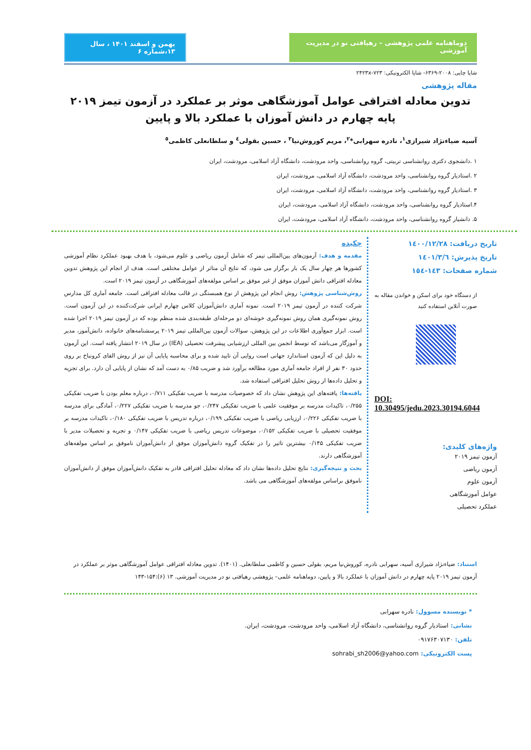دوماهنامه علمی پژوهشی – رهیافتی نو در مدیریت آموزشی
بهمن و اسفند ۱۴۰۱ ، سال ۱۳،شماره ۶
شاپا چاپی: ۲۰۰۸-۶۳۶۹- شاپا الکترونیکی: ۲۴۲۳x-۷۲۳
مقاله پژوهشی
تدوین معادله افتراقی عوامل آموزشگاهی موثر بر عملکرد در آزمون تیمز ۲۰۱۹ پایه چهارم در دانش آموزان با عملکرد بالا و پایین
آسیه ضیاءنژاد شیرازی<sup>۱</sup>، نادره سهرابی*<sup>۲</sup>، مریم کوروش‌نیا<sup>۳</sup> ، حسین بقولی<sup>٤</sup> و سلطانعلی کاظمی<sup>٥</sup>
۱ .دانشجوی دکتری روانشناسی تربیتی، گروه روانشناسی، واحد مرودشت، دانشگاه آزاد اسلامی، مرودشت، ایران
۲ .استادیار گروه روانشناسی، واحد مرودشت، دانشگاه آزاد اسلامی، مرودشت، ایران
۳ .استادیار گروه روانشناسی، واحد مرودشت، دانشگاه آزاد اسلامی، مرودشت، ایران
۴.استادیار گروه روانشناسی، واحد مرودشت، دانشگاه آزاد اسلامی، مرودشت، ایران
۵. دانشیار گروه روانشناسی، واحد مرودشت، دانشگاه آزاد اسلامی، مرودشت، ایران
تاریخ دریافت: ۱٤۰۰/۱۲/۲۸
تاریخ پذیرش: ۱٤۰۱/۳/٦
شماره صفحات: ۱٤۳-۱٥٤
از دستگاه خود برای اسکن و خواندن مقاله به صورت آنلاین استفاده کنید
DOI:
10.30495/jedu.2023.30194.6044
واژه‌های کلیدی:
آزمون تیمز ۲۰۱۹
آزمون ریاضی
آزمون علوم
عوامل آموزشگاهی
عملکرد تحصیلی
چکیده
مقدمه و هدف: آزمون‌های بین‌المللی تیمز که شامل آزمون ریاضی و علوم می‌شود، با هدف بهبود عملکرد نظام آموزشی کشورها هر چهار سال یک بار برگزار می شود، که نتایج آن متاثر از عوامل مختلفی است. هدف از انجام این پژوهش تدوین معادله افتراقی دانش آموزان موفق از غیر موفق بر اساس مولفه‌های آموزشگاهی در آزمون تیمز ۲۰۱۹ است.
روش‌شناسی پژوهش: روش انجام این پژوهش از نوع همبستگی در قالب معادله افتراقی است. جامعه آماری کل مدارس شرکت کننده در آزمون تیمز ۲۰۱۹ است. نمونه آماری دانش‌آموزان کلاس چهارم ایرانی شرکت‌کننده در این آزمون است. روش نمونه‌گیری همان روش نمونه‌گیری خوشه‌ای دو مرحله‌ای طبقه‌بندی شده منظم بوده که در آزمون تیمز ۲۰۱۹ اجرا شده است. ابزار جمع‌آوری اطلاعات در این پژوهش، سوالات آزمون بین‌المللی تیمز ۲۰۱۹ پرسشنامه‌های خانواده، دانش‌آموز، مدیر و آموزگار می‌باشد که توسط انجمن بین المللی ارزشیابی پیشرفت تحصیلی (IEA) در سال ۲۰۱۹ انتشار یافته است. این آزمون به دلیل این که آزمون استاندارد جهانی است روایی آن تایید شده و برای محاسبه پایایی آن نیز از روش الفای کرونباخ بر روی حدود ۳۰ نفر از افراد جامعه آماری مورد مطالعه برآورد شد و ضریب ۰/۸۵ به دست آمد که نشان از پایایی آن دارد. برای تجزیه و تحلیل داده‌ها از روش تحلیل افتراقی استفاده شد.
یافته‌ها: یافته‌های این پژوهش نشان داد که خصوصیات مدرسه با ضریب تفکیکی ۰/۷۱۱، درباره معلم بودن با ضریب تفکیکی ۰/۲۵۵، تاکیدات مدرسه بر موفقیت علمی با ضریب تفکیکی ۰/۲۴۷، جو مدرسه با ضریب تفکیکی ۰/۲۲۷، آمادگی برای مدرسه با ضریب تفکیکی ۰/۲۲۶، ارزیابی ریاضی با ضریب تفکیکی ۰/۱۹۹، درباره تدریس با ضریب تفکیکی ۰/۱۸۰، تاکیدات مدرسه بر موفقیت تحصیلی با ضریب تفکیکی ۰/۱۵۲، موضوعات تدریس ریاضی با ضریب تفکیکی ۰/۱۴۷ و تجربه و تحصیلات مدیر با ضریب تفکیکی ۰/۱۴۵ بیشترین تاثیر را در تفکیک گروه دانش‌آموزان موفق از دانش‌آموزان ناموفق بر اساس مولفه‌های آموزشگاهی دارند.
بحث و نتیجه‌گیری: نتایج تحلیل داده‌ها نشان داد که معادله تحلیل افتراقی قادر به تفکیک دانش‌آموزان موفق از دانش‌آموزان ناموفق براساس مولفه‌های آموزشگاهی می باشد.
استناد: ضیاءنژاد شیرازی آسیه، سهرابی نادره، کوروش‌نیا مریم، بقولی حسین و کاظمی سلطانعلی. (۱۴۰۱). تدوین معادله افتراقی عوامل آموزشگاهی موثر بر عملکرد در آزمون تیمز ۲۰۱۹ پایه چهارم در دانش آموزان با عملکرد بالا و پایین، دوماهنامه علمی– پژوهشی رهیافتی نو در مدیریت آموزشی. ۱۳ (۶):۱۵۴-۱۴۳
* نویسنده مسوول: نادره سهرابی
نشانی: استادیار گروه روانشناسی، دانشگاه آزاد اسلامی، واحد مرودشت، مرودشت، ایران.
تلفن: ۰۹۱۷۶۳۰۷۱۳۰
پست الکترونیکی: sohrabi_sh2006@yahoo.com